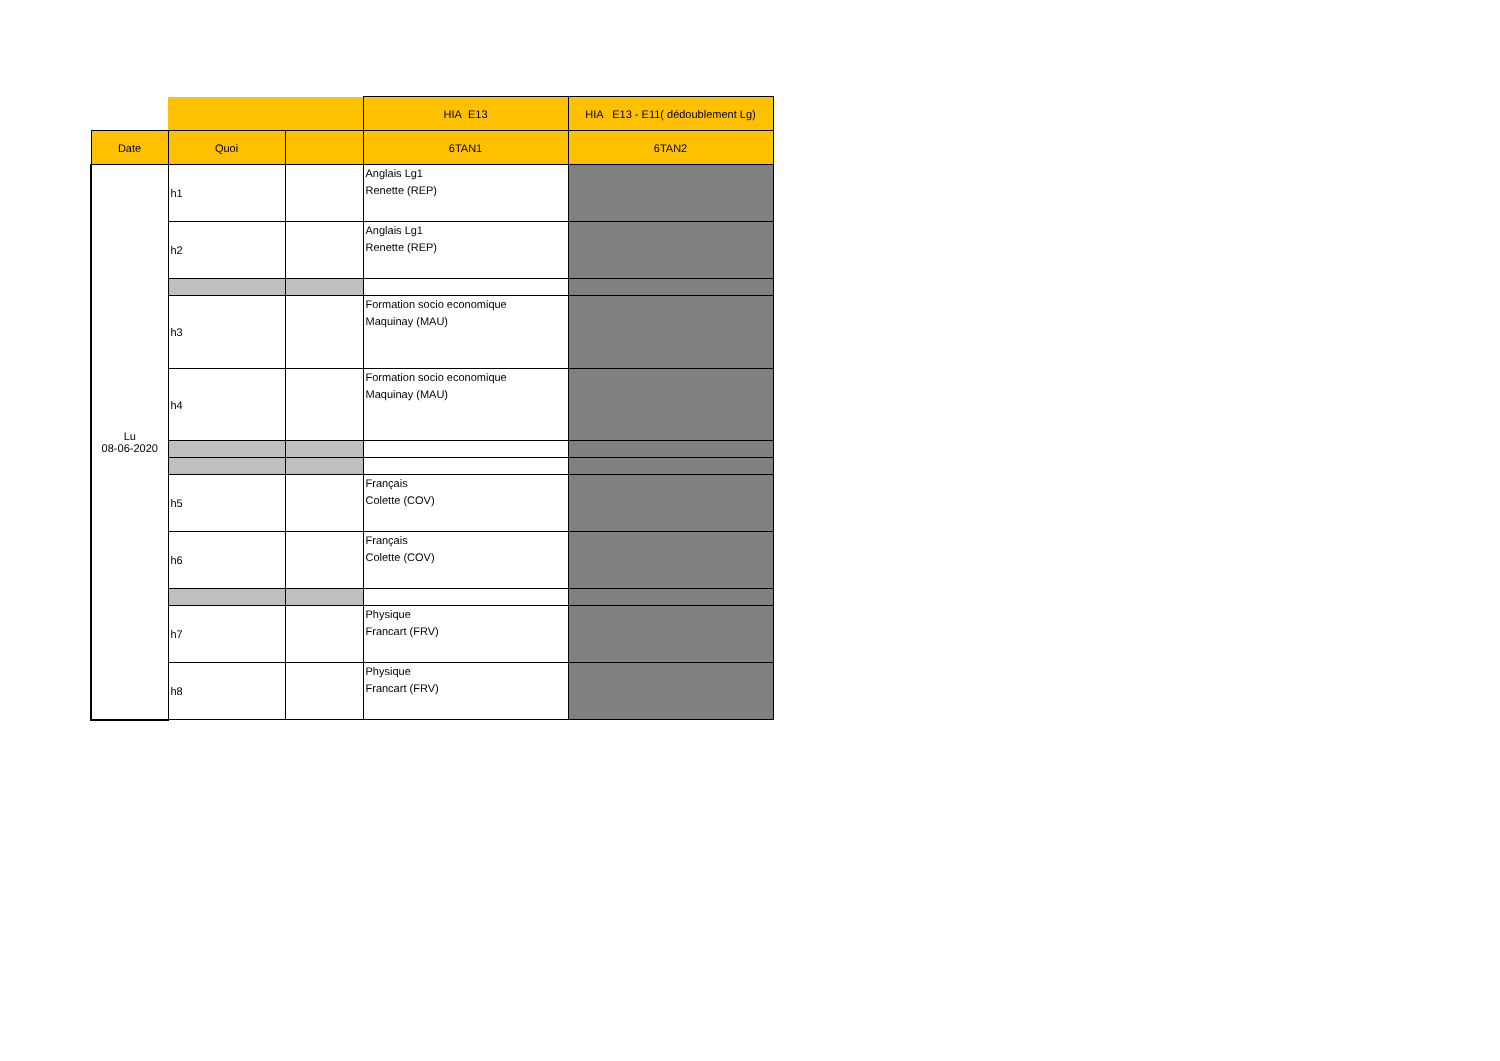| | | | HIA E13 | HIA E13 - E11( dédoublement Lg) |
| Date | Quoi | | 6TAN1 | 6TAN2 |
| Lu 08-06-2020 | h1 | | Anglais Lg1 Renette (REP) | |
| | h2 | | Anglais Lg1 Renette (REP) | |
| | h3 | | Formation socio economique Maquinay (MAU) | |
| | h4 | | Formation socio economique Maquinay (MAU) | |
| | h5 | | Français Colette (COV) | |
| | h6 | | Français Colette (COV) | |
| | h7 | | Physique Francart (FRV) | |
| | h8 | | Physique Francart (FRV) | |